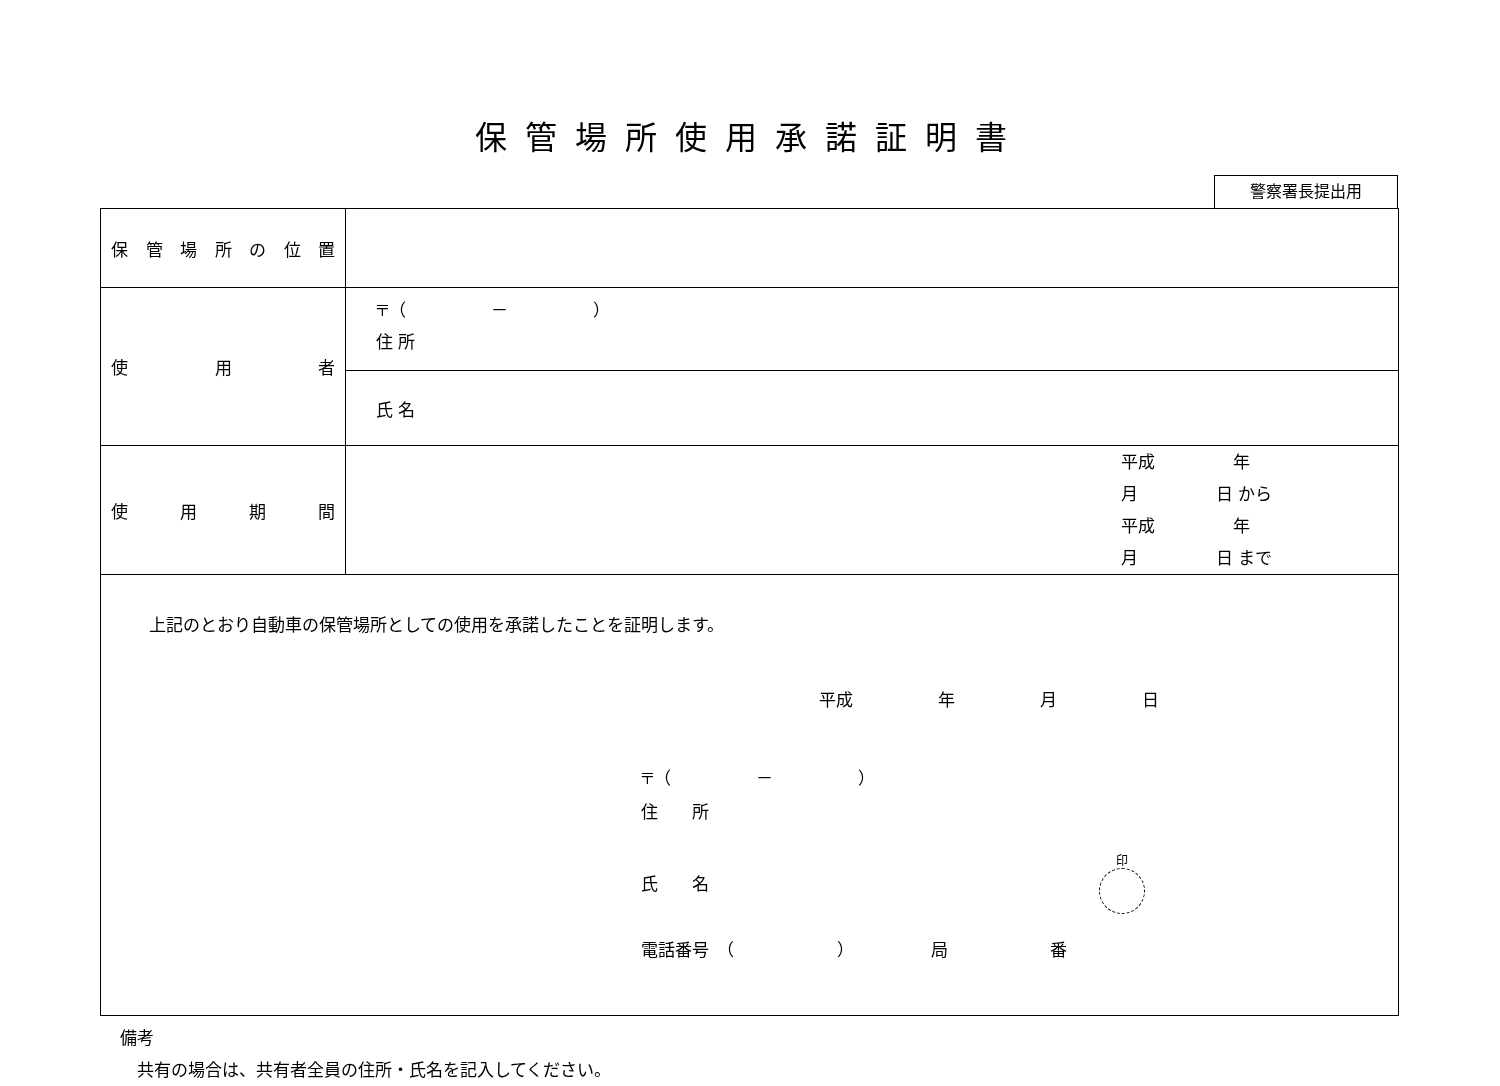保管場所使用承諾証明書
警察署長提出用
| 保管場所の位置 | |
| 使 用 者 | 〒（ － ） 住 所 |
| | 氏 名 |
| 使 用 期 間 | 平成 年 月 日 から 平成 年 月 日 まで |
| 上記のとおり自動車の保管場所としての使用を承諾したことを証明します。 平成 年 月 日 〒（ － ） 住 所 氏 名 印 電話番号 （ ） 局 番 | |
備考
　共有の場合は、共有者全員の住所・氏名を記入してください。